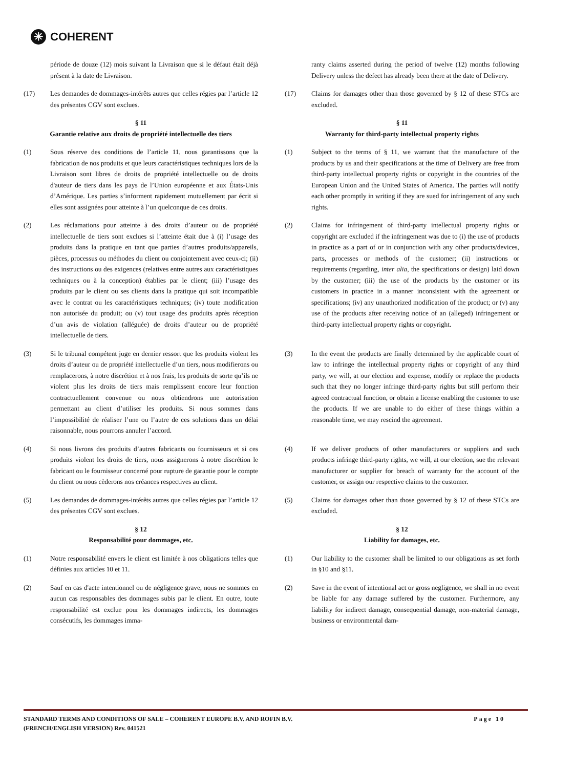✳ COHERENT
période de douze (12) mois suivant la Livraison que si le défaut était déjà présent à la date de Livraison.
ranty claims asserted during the period of twelve (12) months following Delivery unless the defect has already been there at the date of Delivery.
(17) Les demandes de dommages-intérêts autres que celles régies par l’article 12 des présentes CGV sont exclues.
(17) Claims for damages other than those governed by § 12 of these STCs are excluded.
§ 11
Garantie relative aux droits de propriété intellectuelle des tiers
§ 11
Warranty for third-party intellectual property rights
(1) Sous réserve des conditions de l’article 11, nous garantissons que la fabrication de nos produits et que leurs caractéristiques techniques lors de la Livraison sont libres de droits de propriété intellectuelle ou de droits d'auteur de tiers dans les pays de l’Union européenne et aux États-Unis d’Amérique. Les parties s’informent rapidement mutuellement par écrit si elles sont assignées pour atteinte à l’un quelconque de ces droits.
(1) Subject to the terms of § 11, we warrant that the manufacture of the products by us and their specifications at the time of Delivery are free from third-party intellectual property rights or copyright in the countries of the European Union and the United States of America. The parties will notify each other promptly in writing if they are sued for infringement of any such rights.
(2) Les réclamations pour atteinte à des droits d’auteur ou de propriété intellectuelle de tiers sont exclues si l’atteinte était due à (i) l’usage des produits dans la pratique en tant que parties d’autres produits/appareils, pièces, processus ou méthodes du client ou conjointement avec ceux-ci; (ii) des instructions ou des exigences (relatives entre autres aux caractéristiques techniques ou à la conception) établies par le client; (iii) l’usage des produits par le client ou ses clients dans la pratique qui soit incompatible avec le contrat ou les caractéristiques techniques; (iv) toute modification non autorisée du produit; ou (v) tout usage des produits après réception d’un avis de violation (alléguée) de droits d’auteur ou de propriété intellectuelle de tiers.
(2) Claims for infringement of third-party intellectual property rights or copyright are excluded if the infringement was due to (i) the use of products in practice as a part of or in conjunction with any other products/devices, parts, processes or methods of the customer; (ii) instructions or requirements (regarding, inter alia, the specifications or design) laid down by the customer; (iii) the use of the products by the customer or its customers in practice in a manner inconsistent with the agreement or specifications; (iv) any unauthorized modification of the product; or (v) any use of the products after receiving notice of an (alleged) infringement or third-party intellectual property rights or copyright.
(3) Si le tribunal compétent juge en dernier ressort que les produits violent les droits d’auteur ou de propriété intellectuelle d’un tiers, nous modifierons ou remplacerons, à notre discrétion et à nos frais, les produits de sorte qu’ils ne violent plus les droits de tiers mais remplissent encore leur fonction contractuellement convenue ou nous obtiendrons une autorisation permettant au client d’utiliser les produits. Si nous sommes dans l’impossibilité de réaliser l’une ou l’autre de ces solutions dans un délai raisonnable, nous pourrons annuler l’accord.
(3) In the event the products are finally determined by the applicable court of law to infringe the intellectual property rights or copyright of any third party, we will, at our election and expense, modify or replace the products such that they no longer infringe third-party rights but still perform their agreed contractual function, or obtain a license enabling the customer to use the products. If we are unable to do either of these things within a reasonable time, we may rescind the agreement.
(4) Si nous livrons des produits d’autres fabricants ou fournisseurs et si ces produits violent les droits de tiers, nous assignerons à notre discrétion le fabricant ou le fournisseur concerné pour rupture de garantie pour le compte du client ou nous cèderons nos créances respectives au client.
(4) If we deliver products of other manufacturers or suppliers and such products infringe third-party rights, we will, at our election, sue the relevant manufacturer or supplier for breach of warranty for the account of the customer, or assign our respective claims to the customer.
(5) Les demandes de dommages-intérêts autres que celles régies par l’article 12 des présentes CGV sont exclues.
(5) Claims for damages other than those governed by § 12 of these STCs are excluded.
§ 12
Responsabilité pour dommages, etc.
§ 12
Liability for damages, etc.
(1) Notre responsabilité envers le client est limitée à nos obligations telles que définies aux articles 10 et 11.
(1) Our liability to the customer shall be limited to our obligations as set forth in §10 and §11.
(2) Sauf en cas d'acte intentionnel ou de négligence grave, nous ne sommes en aucun cas responsables des dommages subis par le client. En outre, toute responsabilité est exclue pour les dommages indirects, les dommages consécutifs, les dommages imma-
(2) Save in the event of intentional act or gross negligence, we shall in no event be liable for any damage suffered by the customer. Furthermore, any liability for indirect damage, consequential damage, non-material damage, business or environmental dam-
STANDARD TERMS AND CONDITIONS OF SALE – COHERENT EUROPE B.V. AND ROFIN B.V.
(FRENCH/ENGLISH VERSION) Rev. 041521
Page 10